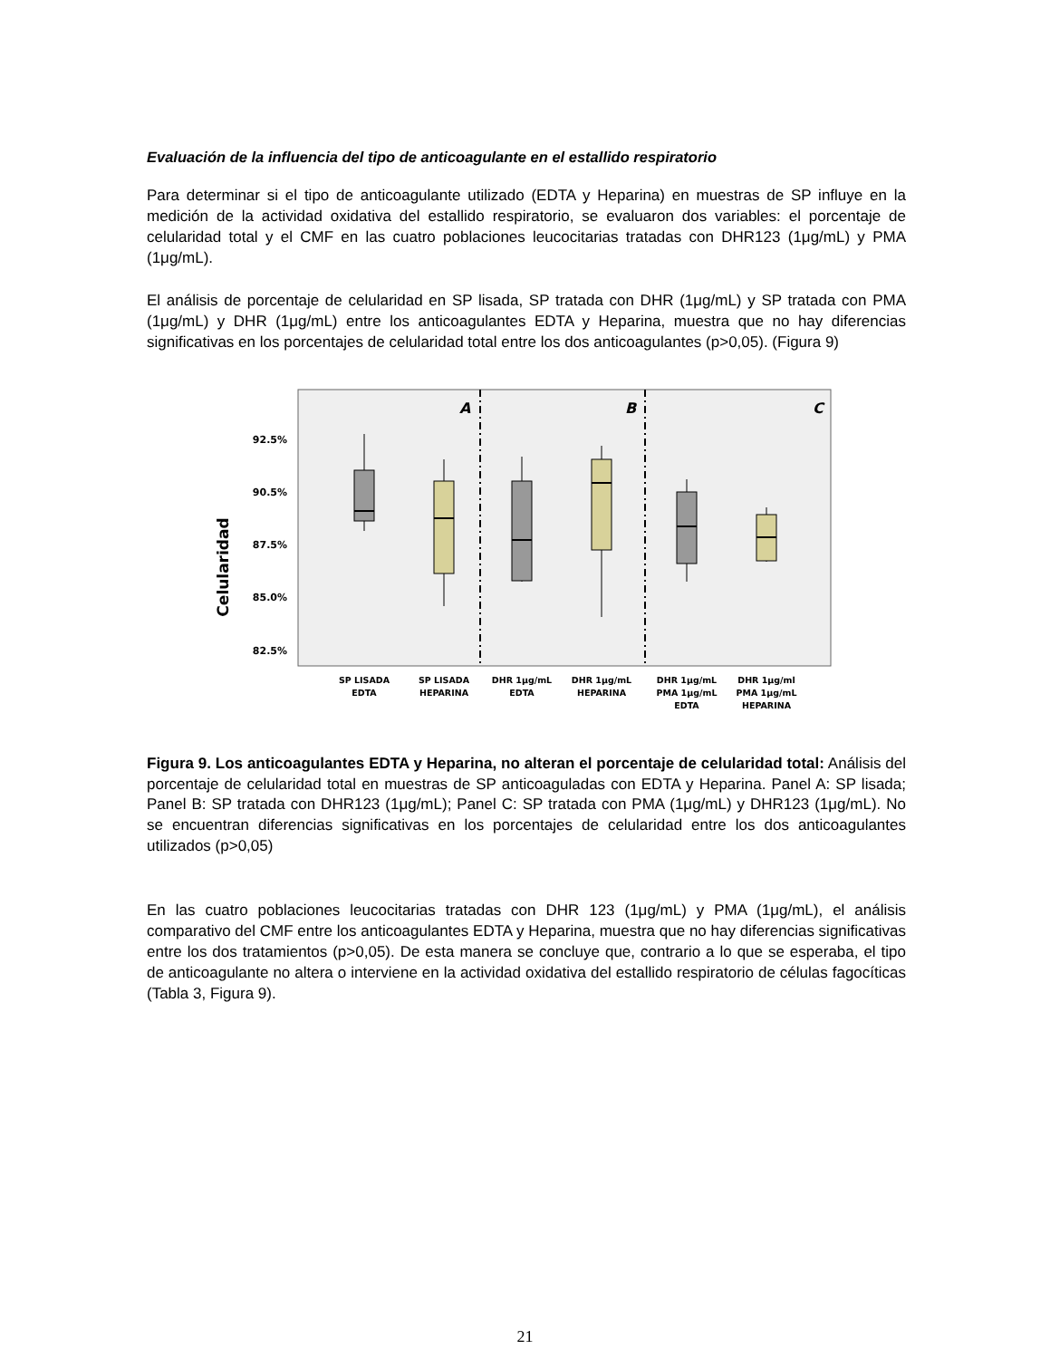Evaluación de la influencia del tipo de anticoagulante en el estallido respiratorio
Para determinar si el tipo de anticoagulante utilizado (EDTA y Heparina) en muestras de SP influye en la medición de la actividad oxidativa del estallido respiratorio, se evaluaron dos variables: el porcentaje de celularidad total y el CMF en las cuatro poblaciones leucocitarias tratadas con DHR123 (1μg/mL) y PMA (1μg/mL).
El análisis de porcentaje de celularidad en SP lisada, SP tratada con DHR (1μg/mL) y SP tratada con PMA (1μg/mL) y DHR (1μg/mL) entre los anticoagulantes EDTA y Heparina, muestra que no hay diferencias significativas en los porcentajes de celularidad total entre los dos anticoagulantes (p>0,05). (Figura 9)
Celularidad
92.5%
90.5%
87.5%
85.0%
82.5%
A
B
C
SP LISADA
EDTA
SP LISADA
HEPARINA
DHR 1μg/mL
EDTA
DHR 1μg/mL
HEPARINA
DHR 1μg/mL
PMA 1μg/mL
EDTA
DHR 1μg/ml
PMA 1μg/mL
HEPARINA
Figura 9. Los anticoagulantes EDTA y Heparina, no alteran el porcentaje de celularidad total: Análisis del porcentaje de celularidad total en muestras de SP anticoaguladas con EDTA y Heparina. Panel A: SP lisada; Panel B: SP tratada con DHR123 (1μg/mL); Panel C: SP tratada con PMA (1μg/mL) y DHR123 (1μg/mL). No se encuentran diferencias significativas en los porcentajes de celularidad entre los dos anticoagulantes utilizados (p>0,05)
En las cuatro poblaciones leucocitarias tratadas con DHR 123 (1μg/mL) y PMA (1μg/mL), el análisis comparativo del CMF entre los anticoagulantes EDTA y Heparina, muestra que no hay diferencias significativas entre los dos tratamientos (p>0,05). De esta manera se concluye que, contrario a lo que se esperaba, el tipo de anticoagulante no altera o interviene en la actividad oxidativa del estallido respiratorio de células fagocíticas (Tabla 3, Figura 9).
21